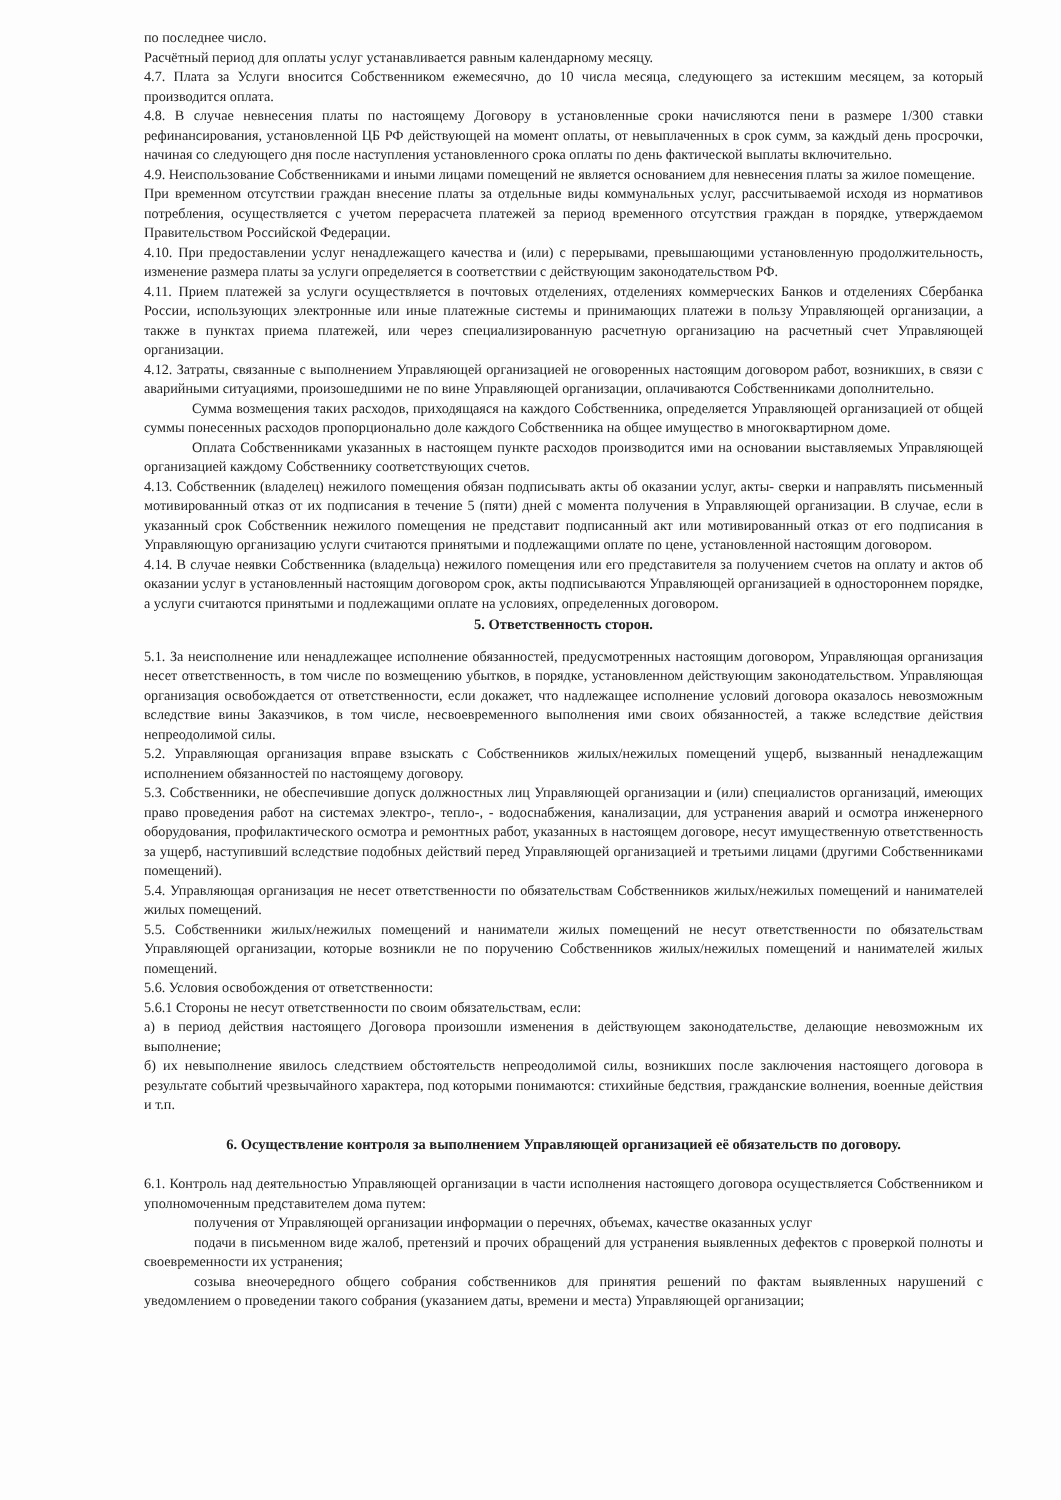по последнее число.
Расчётный период для оплаты услуг устанавливается равным календарному месяцу.
4.7. Плата за Услуги вносится Собственником ежемесячно, до 10 числа месяца, следующего за истекшим месяцем, за который производится оплата.
4.8. В случае невнесения платы по настоящему Договору в установленные сроки начисляются пени в размере 1/300 ставки рефинансирования, установленной ЦБ РФ действующей на момент оплаты, от невыплаченных в срок сумм, за каждый день просрочки, начиная со следующего дня после наступления установленного срока оплаты по день фактической выплаты включительно.
4.9. Неиспользование Собственниками и иными лицами помещений не является основанием для невнесения платы за жилое помещение.
При временном отсутствии граждан внесение платы за отдельные виды коммунальных услуг, рассчитываемой исходя из нормативов потребления, осуществляется с учетом перерасчета платежей за период временного отсутствия граждан в порядке, утверждаемом Правительством Российской Федерации.
4.10. При предоставлении услуг ненадлежащего качества и (или) с перерывами, превышающими установленную продолжительность, изменение размера платы за услуги определяется в соответствии с действующим законодательством РФ.
4.11. Прием платежей за услуги осуществляется в почтовых отделениях, отделениях коммерческих Банков и отделениях Сбербанка России, использующих электронные или иные платежные системы и принимающих платежи в пользу Управляющей организации, а также в пунктах приема платежей, или через специализированную расчетную организацию на расчетный счет Управляющей организации.
4.12. Затраты, связанные с выполнением Управляющей организацией не оговоренных настоящим договором работ, возникших, в связи с аварийными ситуациями, произошедшими не по вине Управляющей организации, оплачиваются Собственниками дополнительно.
Сумма возмещения таких расходов, приходящаяся на каждого Собственника, определяется Управляющей организацией от общей суммы понесенных расходов пропорционально доле каждого Собственника на общее имущество в многоквартирном доме.
Оплата Собственниками указанных в настоящем пункте расходов производится ими на основании выставляемых Управляющей организацией каждому Собственнику соответствующих счетов.
4.13. Собственник (владелец) нежилого помещения обязан подписывать акты об оказании услуг, акты- сверки и направлять письменный мотивированный отказ от их подписания в течение 5 (пяти) дней с момента получения в Управляющей организации. В случае, если в указанный срок Собственник нежилого помещения не представит подписанный акт или мотивированный отказ от его подписания в Управляющую организацию услуги считаются принятыми и подлежащими оплате по цене, установленной настоящим договором.
4.14. В случае неявки Собственника (владельца) нежилого помещения или его представителя за получением счетов на оплату и актов об оказании услуг в установленный настоящим договором срок, акты подписываются Управляющей организацией в одностороннем порядке, а услуги считаются принятыми и подлежащими оплате на условиях, определенных договором.
5. Ответственность сторон.
5.1. За неисполнение или ненадлежащее исполнение обязанностей, предусмотренных настоящим договором, Управляющая организация несет ответственность, в том числе по возмещению убытков, в порядке, установленном действующим законодательством. Управляющая организация освобождается от ответственности, если докажет, что надлежащее исполнение условий договора оказалось невозможным вследствие вины Заказчиков, в том числе, несвоевременного выполнения ими своих обязанностей, а также вследствие действия непреодолимой силы.
5.2. Управляющая организация вправе взыскать с Собственников жилых/нежилых помещений ущерб, вызванный ненадлежащим исполнением обязанностей по настоящему договору.
5.3. Собственники, не обеспечившие допуск должностных лиц Управляющей организации и (или) специалистов организаций, имеющих право проведения работ на системах электро-, тепло-, - водоснабжения, канализации, для устранения аварий и осмотра инженерного оборудования, профилактического осмотра и ремонтных работ, указанных в настоящем договоре, несут имущественную ответственность за ущерб, наступивший вследствие подобных действий перед Управляющей организацией и третьими лицами (другими Собственниками помещений).
5.4. Управляющая организация не несет ответственности по обязательствам Собственников жилых/нежилых помещений и нанимателей жилых помещений.
5.5. Собственники жилых/нежилых помещений и наниматели жилых помещений не несут ответственности по обязательствам Управляющей организации, которые возникли не по поручению Собственников жилых/нежилых помещений и нанимателей жилых помещений.
5.6. Условия освобождения от ответственности:
5.6.1 Стороны не несут ответственности по своим обязательствам, если:
а) в период действия настоящего Договора произошли изменения в действующем законодательстве, делающие невозможным их выполнение;
б) их невыполнение явилось следствием обстоятельств непреодолимой силы, возникших после заключения настоящего договора в результате событий чрезвычайного характера, под которыми понимаются: стихийные бедствия, гражданские волнения, военные действия и т.п.
6. Осуществление контроля за выполнением Управляющей организацией её обязательств по договору.
6.1. Контроль над деятельностью Управляющей организации в части исполнения настоящего договора осуществляется Собственником и уполномоченным представителем дома путем:
получения от Управляющей организации информации о перечнях, объемах, качестве оказанных услуг
подачи в письменном виде жалоб, претензий и прочих обращений для устранения выявленных дефектов с проверкой полноты и своевременности их устранения;
созыва внеочередного общего собрания собственников для принятия решений по фактам выявленных нарушений с уведомлением о проведении такого собрания (указанием даты, времени и места) Управляющей организации;